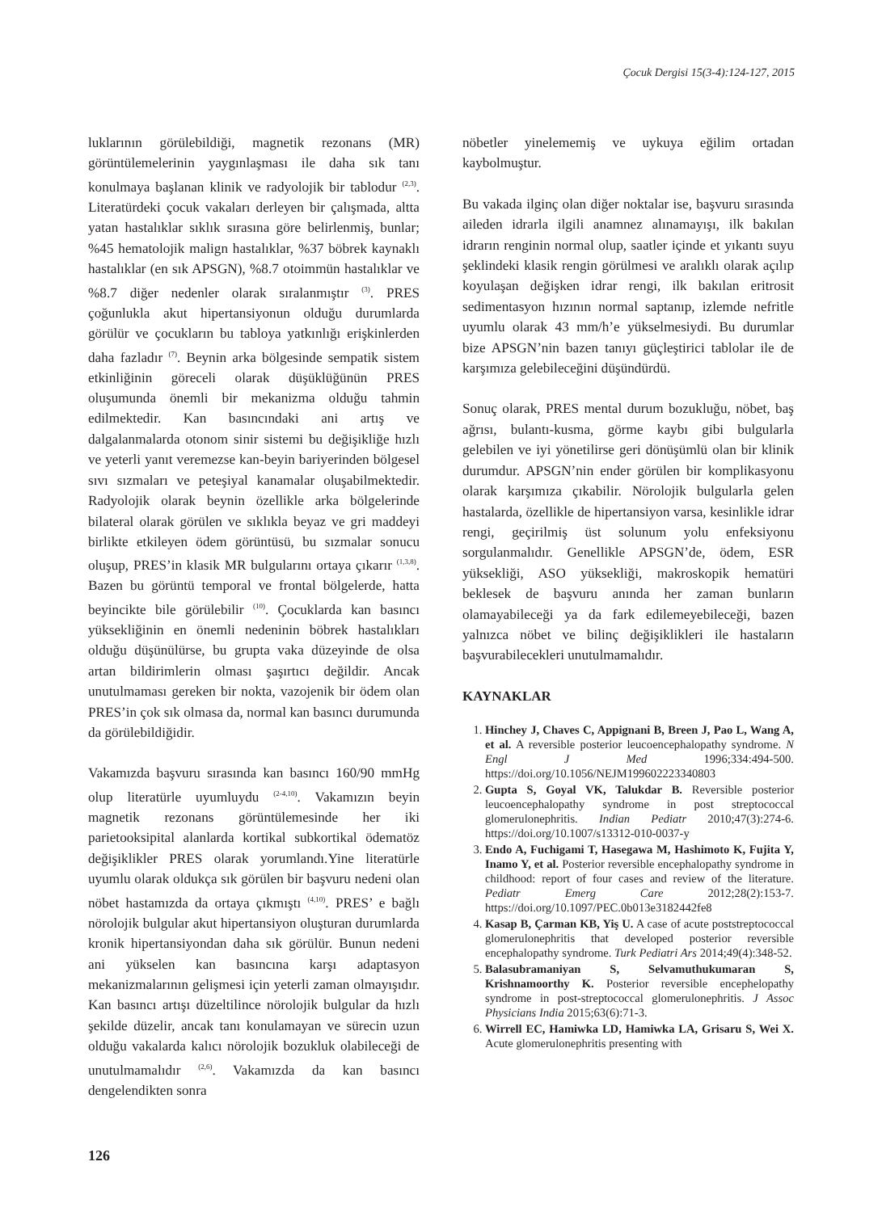Çocuk Dergisi 15(3-4):124-127, 2015
luklarının görülebildiği, magnetik rezonans (MR) görüntülemelerinin yaygınlaşması ile daha sık tanı konulmaya başlanan klinik ve radyolojik bir tablodur <sup>(2,3)</sup>. Literatürdeki çocuk vakaları derleyen bir çalışmada, altta yatan hastalıklar sıklık sırasına göre belirlenmiş, bunlar; %45 hematolojik malign hastalıklar, %37 böbrek kaynaklı hastalıklar (en sık APSGN), %8.7 otoimmün hastalıklar ve %8.7 diğer nedenler olarak sıralanmıştır <sup>(3)</sup>. PRES çoğunlukla akut hipertansiyonun olduğu durumlarda görülür ve çocukların bu tabloya yatkınlığı erişkinlerden daha fazladır <sup>(7)</sup>. Beynin arka bölgesinde sempatik sistem etkinliğinin göreceli olarak düşüklüğünün PRES oluşumunda önemli bir mekanizma olduğu tahmin edilmektedir. Kan basıncındaki ani artış ve dalgalanmalarda otonom sinir sistemi bu değişikliğe hızlı ve yeterli yanıt veremezse kan-beyin bariyerinden bölgesel sıvı sızmaları ve peteşiyal kanamalar oluşabilmektedir. Radyolojik olarak beynin özellikle arka bölgelerinde bilateral olarak görülen ve sıklıkla beyaz ve gri maddeyi birlikte etkileyen ödem görüntüsü, bu sızmalar sonucu oluşup, PRES’in klasik MR bulgularını ortaya çıkarır <sup>(1,3,8)</sup>. Bazen bu görüntü temporal ve frontal bölgelerde, hatta beyincikte bile görülebilir <sup>(10)</sup>. Çocuklarda kan basıncı yüksekliğinin en önemli nedeninin böbrek hastalıkları olduğu düşünülürse, bu grupta vaka düzeyinde de olsa artan bildirimlerin olması şaşırtıcı değildir. Ancak unutulmaması gereken bir nokta, vazojenik bir ödem olan PRES’in çok sık olmasa da, normal kan basıncı durumunda da görülebildiğidir.
Vakamızda başvuru sırasında kan basıncı 160/90 mmHg olup literatürle uyumluydu <sup>(2-4,10)</sup>. Vakamızın beyin magnetik rezonans görüntülemesinde her iki parietooksipital alanlarda kortikal subkortikal ödematöz değişiklikler PRES olarak yorumlandı.Yine literatürle uyumlu olarak oldukça sık görülen bir başvuru nedeni olan nöbet hastamızda da ortaya çıkmıştı <sup>(4,10)</sup>. PRES’ e bağlı nörolojik bulgular akut hipertansiyon oluşturan durumlarda kronik hipertansiyondan daha sık görülür. Bunun nedeni ani yükselen kan basıncına karşı adaptasyon mekanizmalarının gelişmesi için yeterli zaman olmayışıdır. Kan basıncı artışı düzeltilince nörolojik bulgular da hızlı şekilde düzelir, ancak tanı konulamayan ve sürecin uzun olduğu vakalarda kalıcı nörolojik bozukluk olabileceği de unutulmamalıdır <sup>(2,6)</sup>. Vakamızda da kan basıncı dengelendikten sonra
nöbetler yinelememiş ve uykuya eğilim ortadan kaybolmuştur.
Bu vakada ilginç olan diğer noktalar ise, başvuru sırasında aileden idrarla ilgili anamnez alınamayışı, ilk bakılan idrarın renginin normal olup, saatler içinde et yıkantı suyu şeklindeki klasik rengin görülmesi ve aralıklı olarak açılıp koyulaşan değişken idrar rengi, ilk bakılan eritrosit sedimentasyon hızının normal saptanıp, izlemde nefritle uyumlu olarak 43 mm/h’e yükselmesiydi. Bu durumlar bize APSGN’nin bazen tanıyı güçleştirici tablolar ile de karşımıza gelebileceğini düşündürdü.
Sonuç olarak, PRES mental durum bozukluğu, nöbet, baş ağrısı, bulantı-kusma, görme kaybı gibi bulgularla gelebilen ve iyi yönetilirse geri dönüşümlü olan bir klinik durumdur. APSGN’nin ender görülen bir komplikasyonu olarak karşımıza çıkabilir. Nörolojik bulgularla gelen hastalarda, özellikle de hipertansiyon varsa, kesinlikle idrar rengi, geçirilmiş üst solunum yolu enfeksiyonu sorgulanmalıdır. Genellikle APSGN’de, ödem, ESR yüksekliği, ASO yüksekliği, makroskopik hematüri beklesek de başvuru anında her zaman bunların olamayabileceği ya da fark edilemeyebileceği, bazen yalnızca nöbet ve bilinç değişiklikleri ile hastaların başvurabilecekleri unutulmamalıdır.
KAYNAKLAR
1. Hinchey J, Chaves C, Appignani B, Breen J, Pao L, Wang A, et al. A reversible posterior leucoencephalopathy syndrome. N Engl J Med 1996;334:494-500. https://doi.org/10.1056/NEJM199602223340803
2. Gupta S, Goyal VK, Talukdar B. Reversible posterior leucoencephalopathy syndrome in post streptococcal glomerulonephritis. Indian Pediatr 2010;47(3):274-6. https://doi.org/10.1007/s13312-010-0037-y
3. Endo A, Fuchigami T, Hasegawa M, Hashimoto K, Fujita Y, Inamo Y, et al. Posterior reversible encephalopathy syndrome in childhood: report of four cases and review of the literature. Pediatr Emerg Care 2012;28(2):153-7. https://doi.org/10.1097/PEC.0b013e3182442fe8
4. Kasap B, Çarman KB, Yiş U. A case of acute poststreptococcal glomerulonephritis that developed posterior reversible encephalopathy syndrome. Turk Pediatri Ars 2014;49(4):348-52.
5. Balasubramaniyan S, Selvamuthukumaran S, Krishnamoorthy K. Posterior reversible encephelopathy syndrome in post-streptococcal glomerulonephritis. J Assoc Physicians India 2015;63(6):71-3.
6. Wirrell EC, Hamiwka LD, Hamiwka LA, Grisaru S, Wei X. Acute glomerulonephritis presenting with
126